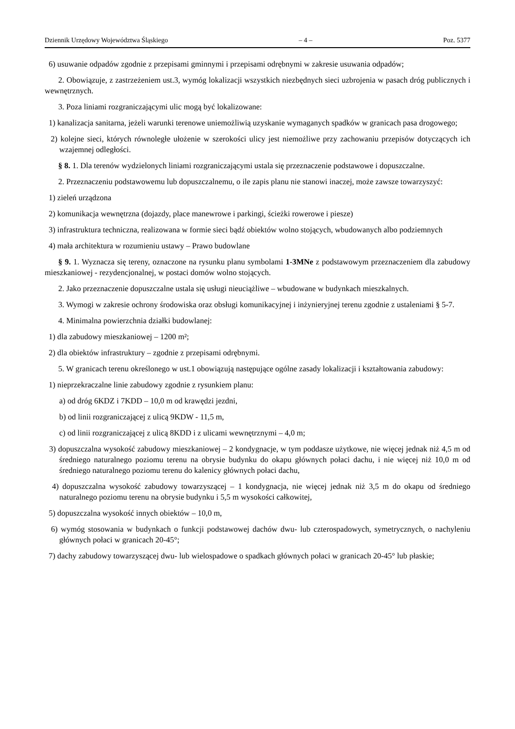Dziennik Urzędowy Województwa Śląskiego – 4 – Poz. 5377
6) usuwanie odpadów zgodnie z przepisami gminnymi i przepisami odrębnymi w zakresie usuwania odpadów;
2. Obowiązuje, z zastrzeżeniem ust.3, wymóg lokalizacji wszystkich niezbędnych sieci uzbrojenia w pasach dróg publicznych i wewnętrznych.
3. Poza liniami rozgraniczającymi ulic mogą być lokalizowane:
1) kanalizacja sanitarna, jeżeli warunki terenowe uniemożliwią uzyskanie wymaganych spadków w granicach pasa drogowego;
2) kolejne sieci, których równoległe ułożenie w szerokości ulicy jest niemożliwe przy zachowaniu przepisów dotyczących ich wzajemnej odległości.
§ 8. 1. Dla terenów wydzielonych liniami rozgraniczającymi ustala się przeznaczenie podstawowe i dopuszczalne.
2. Przeznaczeniu podstawowemu lub dopuszczalnemu, o ile zapis planu nie stanowi inaczej, może zawsze towarzyszyć:
1) zieleń urządzona
2) komunikacja wewnętrzna (dojazdy, place manewrowe i parkingi, ścieżki rowerowe i piesze)
3) infrastruktura techniczna, realizowana w formie sieci bądź obiektów wolno stojących, wbudowanych albo podziemnych
4) mała architektura w rozumieniu ustawy – Prawo budowlane
§ 9. 1. Wyznacza się tereny, oznaczone na rysunku planu symbolami 1-3MNe z podstawowym przeznaczeniem dla zabudowy mieszkaniowej - rezydencjonalnej, w postaci domów wolno stojących.
2. Jako przeznaczenie dopuszczalne ustala się usługi nieuciążliwe – wbudowane w budynkach mieszkalnych.
3. Wymogi w zakresie ochrony środowiska oraz obsługi komunikacyjnej i inżynieryjnej terenu zgodnie z ustaleniami § 5-7.
4. Minimalna powierzchnia działki budowlanej:
1) dla zabudowy mieszkaniowej – 1200 m²;
2) dla obiektów infrastruktury – zgodnie z przepisami odrębnymi.
5. W granicach terenu określonego w ust.1 obowiązują następujące ogólne zasady lokalizacji i kształtowania zabudowy:
1) nieprzekraczalne linie zabudowy zgodnie z rysunkiem planu:
a) od dróg 6KDZ i 7KDD – 10,0 m od krawędzi jezdni,
b) od linii rozgraniczającej z ulicą 9KDW - 11,5 m,
c) od linii rozgraniczającej z ulicą 8KDD i z ulicami wewnętrznymi – 4,0 m;
3) dopuszczalna wysokość zabudowy mieszkaniowej – 2 kondygnacje, w tym poddasze użytkowe, nie więcej jednak niż 4,5 m od średniego naturalnego poziomu terenu na obrysie budynku do okapu głównych połaci dachu, i nie więcej niż 10,0 m od średniego naturalnego poziomu terenu do kalenicy głównych połaci dachu,
4) dopuszczalna wysokość zabudowy towarzyszącej – 1 kondygnacja, nie więcej jednak niż 3,5 m do okapu od średniego naturalnego poziomu terenu na obrysie budynku i 5,5 m wysokości całkowitej,
5) dopuszczalna wysokość innych obiektów – 10,0 m,
6) wymóg stosowania w budynkach o funkcji podstawowej dachów dwu- lub czterospadowych, symetrycznych, o nachyleniu głównych połaci w granicach 20-45°;
7) dachy zabudowy towarzyszącej dwu- lub wielospadowe o spadkach głównych połaci w granicach 20-45° lub płaskie;